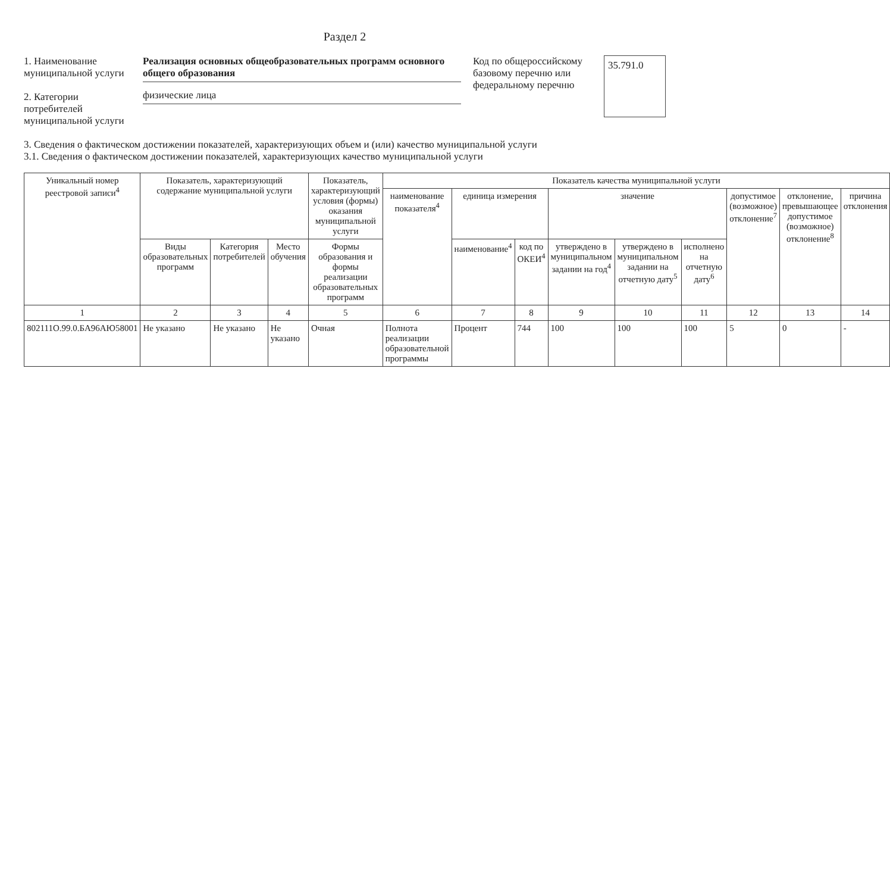Раздел 2
1. Наименование муниципальной услуги
2. Категории потребителей муниципальной услуги
Реализация основных общеобразовательных программ основного общего образования
физические лица
Код по общероссийскому базовому перечню или федеральному перечню
35.791.0
3. Сведения о фактическом достижении показателей, характеризующих объем и (или) качество муниципальной услуги
3.1. Сведения о фактическом достижении показателей, характеризующих качество муниципальной услуги
| Уникальный номер реестровой записи<sup>4</sup> | Показатель, характеризующий содержание муниципальной услуги | | | Показатель, характеризующий условия (формы) оказания муниципальной услуги | Показатель качества муниципальной услуги | | | | | | | | |
| --- | --- | --- | --- | --- | --- | --- | --- | --- | --- | --- | --- | --- | --- |
| | | | | | наименование показателя<sup>4</sup> | единица измерения | | значение | | | допустимое (возможное) отклонение<sup>7</sup> | отклонение, превышающее допустимое (возможное) отклонение<sup>8</sup> | причина отклонения |
| | Виды образовательных программ | Категория потребителей | Место обучения | Формы образования и формы реализации образовательных программ | | наименование<sup>4</sup> | код по ОКЕИ<sup>4</sup> | утверждено в муниципальном задании на год<sup>4</sup> | утверждено в муниципальном задании на отчетную дату<sup>5</sup> | исполнено на отчетную дату<sup>6</sup> | | | |
| 1 | 2 | 3 | 4 | 5 | 6 | 7 | 8 | 9 | 10 | 11 | 12 | 13 | 14 |
| 802111О.99.0.БА96АЮ58001 | Не указано | Не указано | Не указано | Очная | Полнота реализации образовательной программы | Процент | 744 | 100 | 100 | 100 | 5 | 0 | - |